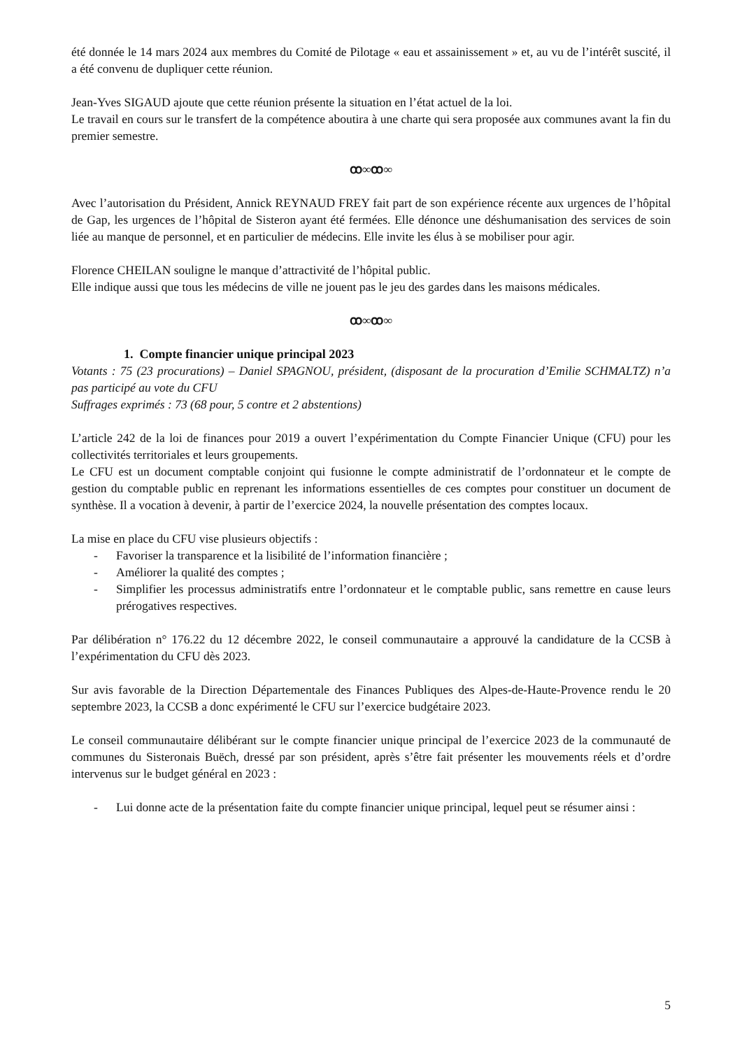été donnée le 14 mars 2024 aux membres du Comité de Pilotage « eau et assainissement » et, au vu de l’intérêt suscité, il a été convenu de dupliquer cette réunion.
Jean-Yves SIGAUD ajoute que cette réunion présente la situation en l’état actuel de la loi.
Le travail en cours sur le transfert de la compétence aboutira à une charte qui sera proposée aux communes avant la fin du premier semestre.
ꝏ∞ꝏ∞
Avec l’autorisation du Président, Annick REYNAUD FREY fait part de son expérience récente aux urgences de l’hôpital de Gap, les urgences de l’hôpital de Sisteron ayant été fermées. Elle dénonce une déshumanisation des services de soin liée au manque de personnel, et en particulier de médecins. Elle invite les élus à se mobiliser pour agir.
Florence CHEILAN souligne le manque d’attractivité de l’hôpital public.
Elle indique aussi que tous les médecins de ville ne jouent pas le jeu des gardes dans les maisons médicales.
ꝏ∞ꝏ∞
1. Compte financier unique principal 2023
Votants : 75 (23 procurations) – Daniel SPAGNOU, président, (disposant de la procuration d’Emilie SCHMALTZ) n’a pas participé au vote du CFU
Suffrages exprimés : 73 (68 pour, 5 contre et 2 abstentions)
L’article 242 de la loi de finances pour 2019 a ouvert l’expérimentation du Compte Financier Unique (CFU) pour les collectivités territoriales et leurs groupements.
Le CFU est un document comptable conjoint qui fusionne le compte administratif de l’ordonnateur et le compte de gestion du comptable public en reprenant les informations essentielles de ces comptes pour constituer un document de synthèse. Il a vocation à devenir, à partir de l’exercice 2024, la nouvelle présentation des comptes locaux.
La mise en place du CFU vise plusieurs objectifs :
- Favoriser la transparence et la lisibilité de l’information financière ;
- Améliorer la qualité des comptes ;
- Simplifier les processus administratifs entre l’ordonnateur et le comptable public, sans remettre en cause leurs prérogatives respectives.
Par délibération n° 176.22 du 12 décembre 2022, le conseil communautaire a approuvé la candidature de la CCSB à l’expérimentation du CFU dès 2023.
Sur avis favorable de la Direction Départementale des Finances Publiques des Alpes-de-Haute-Provence rendu le 20 septembre 2023, la CCSB a donc expérimenté le CFU sur l’exercice budgétaire 2023.
Le conseil communautaire délibérant sur le compte financier unique principal de l’exercice 2023 de la communauté de communes du Sisteronais Buëch, dressé par son président, après s’être fait présenter les mouvements réels et d’ordre intervenus sur le budget général en 2023 :
- Lui donne acte de la présentation faite du compte financier unique principal, lequel peut se résumer ainsi :
5